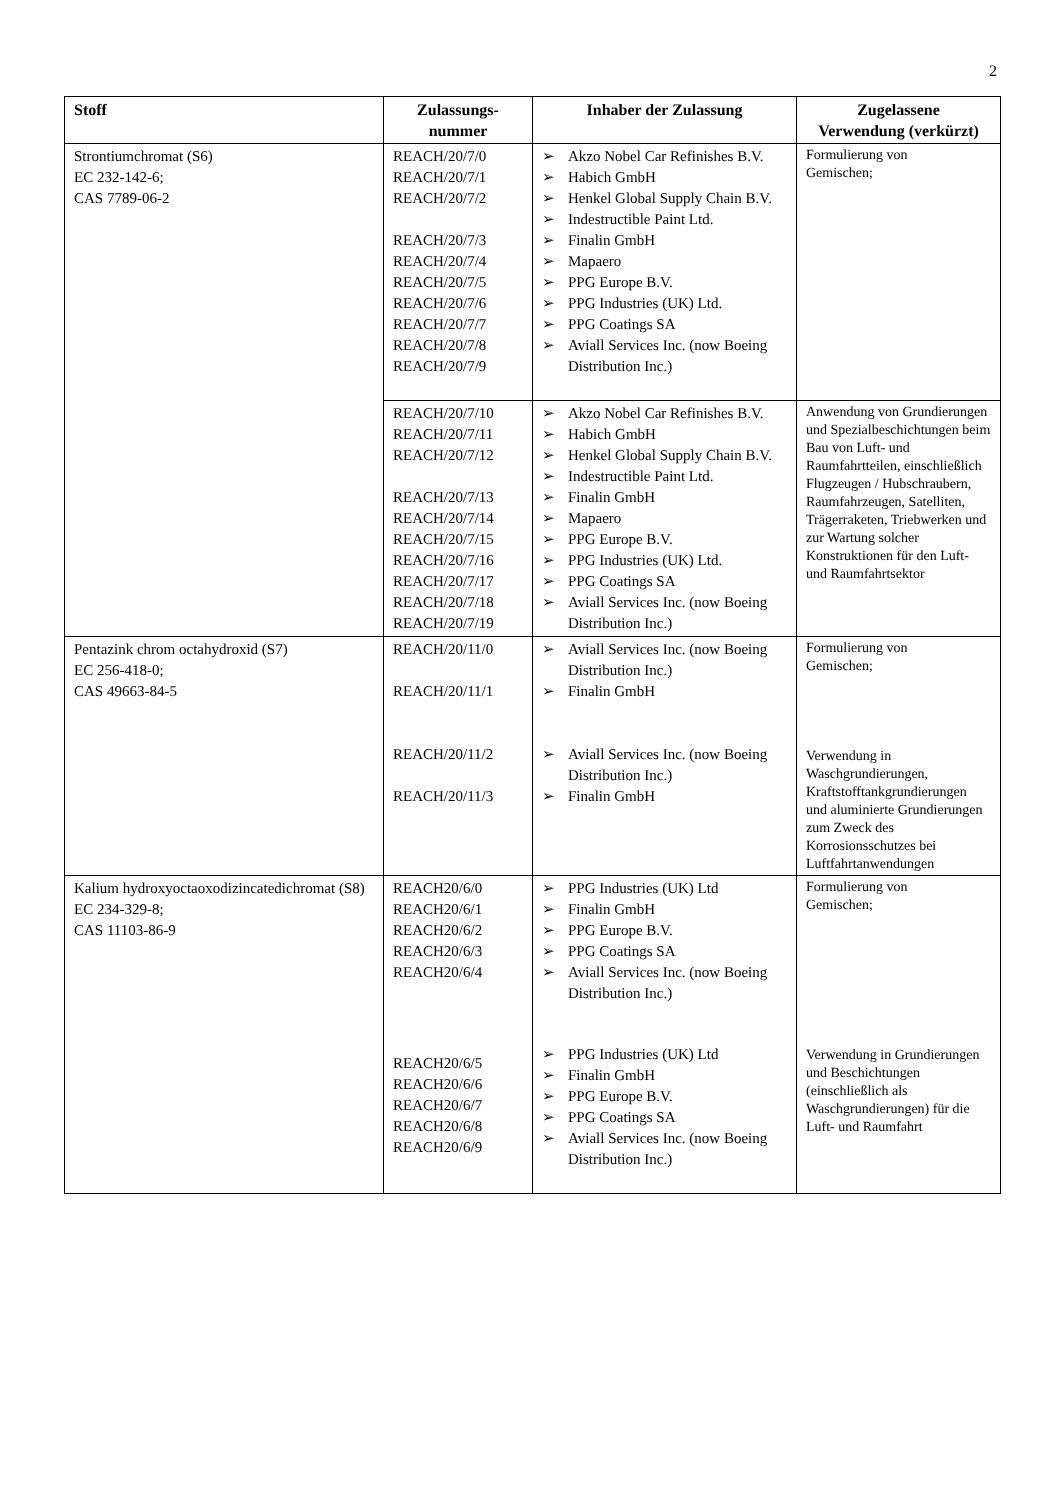2
| Stoff | Zulassungs- nummer | Inhaber der Zulassung | Zugelassene Verwendung (verkürzt) |
| --- | --- | --- | --- |
| Strontiumchromat (S6) EC 232-142-6; CAS 7789-06-2 | REACH/20/7/0 REACH/20/7/1 REACH/20/7/2 REACH/20/7/3 REACH/20/7/4 REACH/20/7/5 REACH/20/7/6 REACH/20/7/7 REACH/20/7/8 REACH/20/7/9 | ➢ Akzo Nobel Car Refinishes B.V. ➢ Habich GmbH ➢ Henkel Global Supply Chain B.V. ➢ Indestructible Paint Ltd. ➢ Finalin GmbH ➢ Mapaero ➢ PPG Europe B.V. ➢ PPG Industries (UK) Ltd. ➢ PPG Coatings SA ➢ Aviall Services Inc. (now Boeing Distribution Inc.) | Formulierung von Gemischen; |
| | REACH/20/7/10 REACH/20/7/11 REACH/20/7/12 REACH/20/7/13 REACH/20/7/14 REACH/20/7/15 REACH/20/7/16 REACH/20/7/17 REACH/20/7/18 REACH/20/7/19 | ➢ Akzo Nobel Car Refinishes B.V. ➢ Habich GmbH ➢ Henkel Global Supply Chain B.V. ➢ Indestructible Paint Ltd. ➢ Finalin GmbH ➢ Mapaero ➢ PPG Europe B.V. ➢ PPG Industries (UK) Ltd. ➢ PPG Coatings SA ➢ Aviall Services Inc. (now Boeing Distribution Inc.) | Anwendung von Grundierungen und Spezialbeschichtungen beim Bau von Luft- und Raumfahrtteilen, einschließlich Flugzeugen / Hubschraubern, Raumfahrzeugen, Satelliten, Trägerraketen, Triebwerken und zur Wartung solcher Konstruktionen für den Luft- und Raumfahrtsektor |
| Pentazink chrom octahydroxid (S7) EC 256-418-0; CAS 49663-84-5 | REACH/20/11/0 REACH/20/11/1 REACH/20/11/2 REACH/20/11/3 | ➢ Aviall Services Inc. (now Boeing Distribution Inc.) ➢ Finalin GmbH ➢ Aviall Services Inc. (now Boeing Distribution Inc.) ➢ Finalin GmbH | Formulierung von Gemischen; Verwendung in Waschgrundierungen, Kraftstofftankgrundierungen und aluminierte Grundierungen zum Zweck des Korrosionsschutzes bei Luftfahrtanwendungen |
| Kalium hydroxyoctaoxodizincatedichromat (S8) EC 234-329-8; CAS 11103-86-9 | REACH20/6/0 REACH20/6/1 REACH20/6/2 REACH20/6/3 REACH20/6/4 REACH20/6/5 REACH20/6/6 REACH20/6/7 REACH20/6/8 REACH20/6/9 | ➢ PPG Industries (UK) Ltd ➢ Finalin GmbH ➢ PPG Europe B.V. ➢ PPG Coatings SA ➢ Aviall Services Inc. (now Boeing Distribution Inc.) ➢ PPG Industries (UK) Ltd ➢ Finalin GmbH ➢ PPG Europe B.V. ➢ PPG Coatings SA ➢ Aviall Services Inc. (now Boeing Distribution Inc.) | Formulierung von Gemischen; Verwendung in Grundierungen und Beschichtungen (einschließlich als Waschgrundierungen) für die Luft- und Raumfahrt |